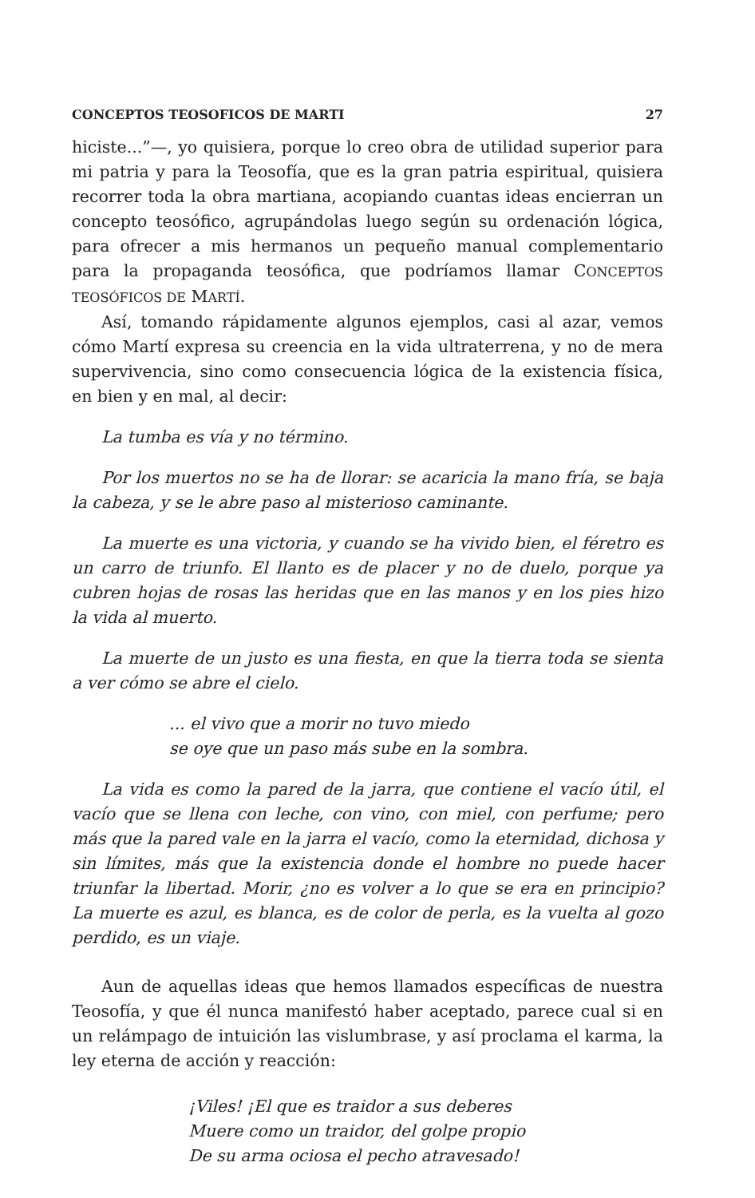CONCEPTOS TEOSOFICOS DE MARTI 27
hiciste...”—, yo quisiera, porque lo creo obra de utilidad superior para mi patria y para la Teosofía, que es la gran patria espiritual, quisiera recorrer toda la obra martiana, acopiando cuantas ideas encierran un concepto teosófico, agrupándolas luego según su ordenación lógica, para ofrecer a mis hermanos un pequeño manual complementario para la propaganda teosófica, que podríamos llamar CONCEPTOS TEOSÓFICOS DE MARTÍ.
Así, tomando rápidamente algunos ejemplos, casi al azar, vemos cómo Martí expresa su creencia en la vida ultraterrena, y no de mera supervivencia, sino como consecuencia lógica de la existencia física, en bien y en mal, al decir:
La tumba es vía y no término.
Por los muertos no se ha de llorar: se acaricia la mano fría, se baja la cabeza, y se le abre paso al misterioso caminante.
La muerte es una victoria, y cuando se ha vivido bien, el féretro es un carro de triunfo. El llanto es de placer y no de duelo, porque ya cubren hojas de rosas las heridas que en las manos y en los pies hizo la vida al muerto.
La muerte de un justo es una fiesta, en que la tierra toda se sienta a ver cómo se abre el cielo.
... el vivo que a morir no tuvo miedo
se oye que un paso más sube en la sombra.
La vida es como la pared de la jarra, que contiene el vacío útil, el vacío que se llena con leche, con vino, con miel, con perfume; pero más que la pared vale en la jarra el vacío, como la eternidad, dichosa y sin límites, más que la existencia donde el hombre no puede hacer triunfar la libertad. Morir, ¿no es volver a lo que se era en principio? La muerte es azul, es blanca, es de color de perla, es la vuelta al gozo perdido, es un viaje.
Aun de aquellas ideas que hemos llamados específicas de nuestra Teosofía, y que él nunca manifestó haber aceptado, parece cual si en un relámpago de intuición las vislumbrase, y así proclama el karma, la ley eterna de acción y reacción:
¡Viles! ¡El que es traidor a sus deberes
Muere como un traidor, del golpe propio
De su arma ociosa el pecho atravesado!